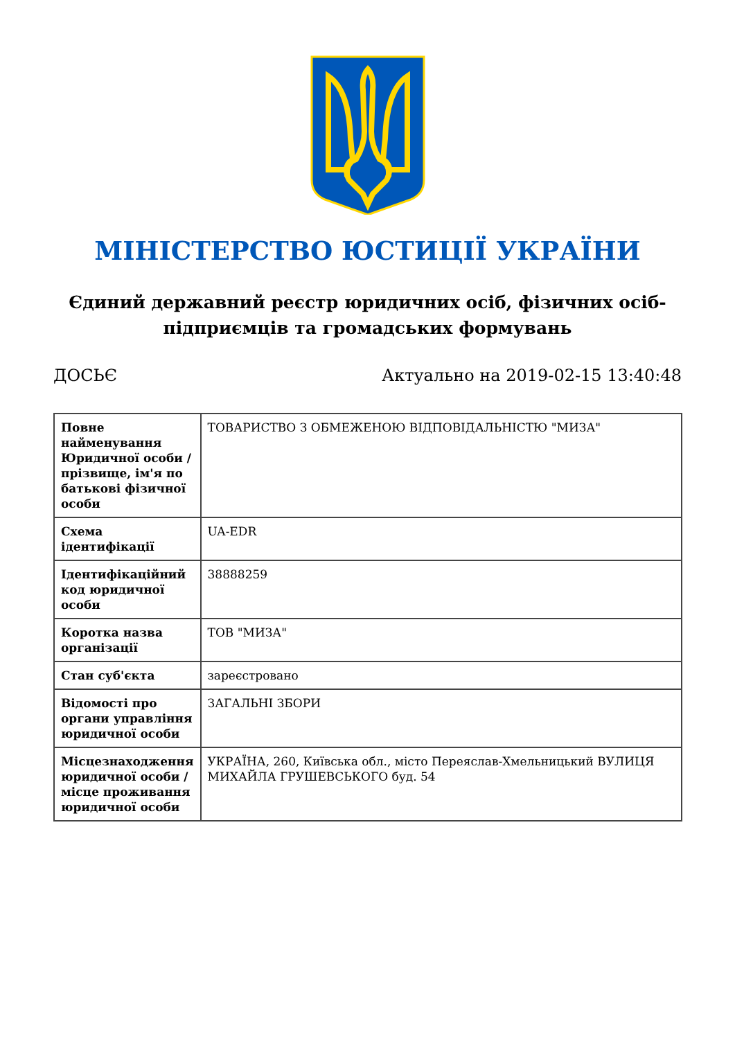МІНІСТЕРСТВО ЮСТИЦІЇ УКРАЇНИ
Єдиний державний реєстр юридичних осіб, фізичних осіб-підприємців та громадських формувань
ДОСЬЄ Актуально на 2019-02-15 13:40:48
| Повне найменування Юридичної особи / прізвище, ім'я по батькові фізичної особи | ТОВАРИСТВО З ОБМЕЖЕНОЮ ВІДПОВІДАЛЬНІСТЮ "МИЗА" |
| Схема ідентифікації | UA-EDR |
| Ідентифікаційний код юридичної особи | 38888259 |
| Коротка назва організації | ТОВ "МИЗА" |
| Стан суб'єкта | зареєстровано |
| Відомості про органи управління юридичної особи | ЗАГАЛЬНІ ЗБОРИ |
| Місцезнаходження юридичної особи / місце проживання юридичної особи | УКРАЇНА, 260, Київська обл., місто Переяслав-Хмельницький ВУЛИЦЯ МИХАЙЛА ГРУШЕВСЬКОГО буд. 54 |